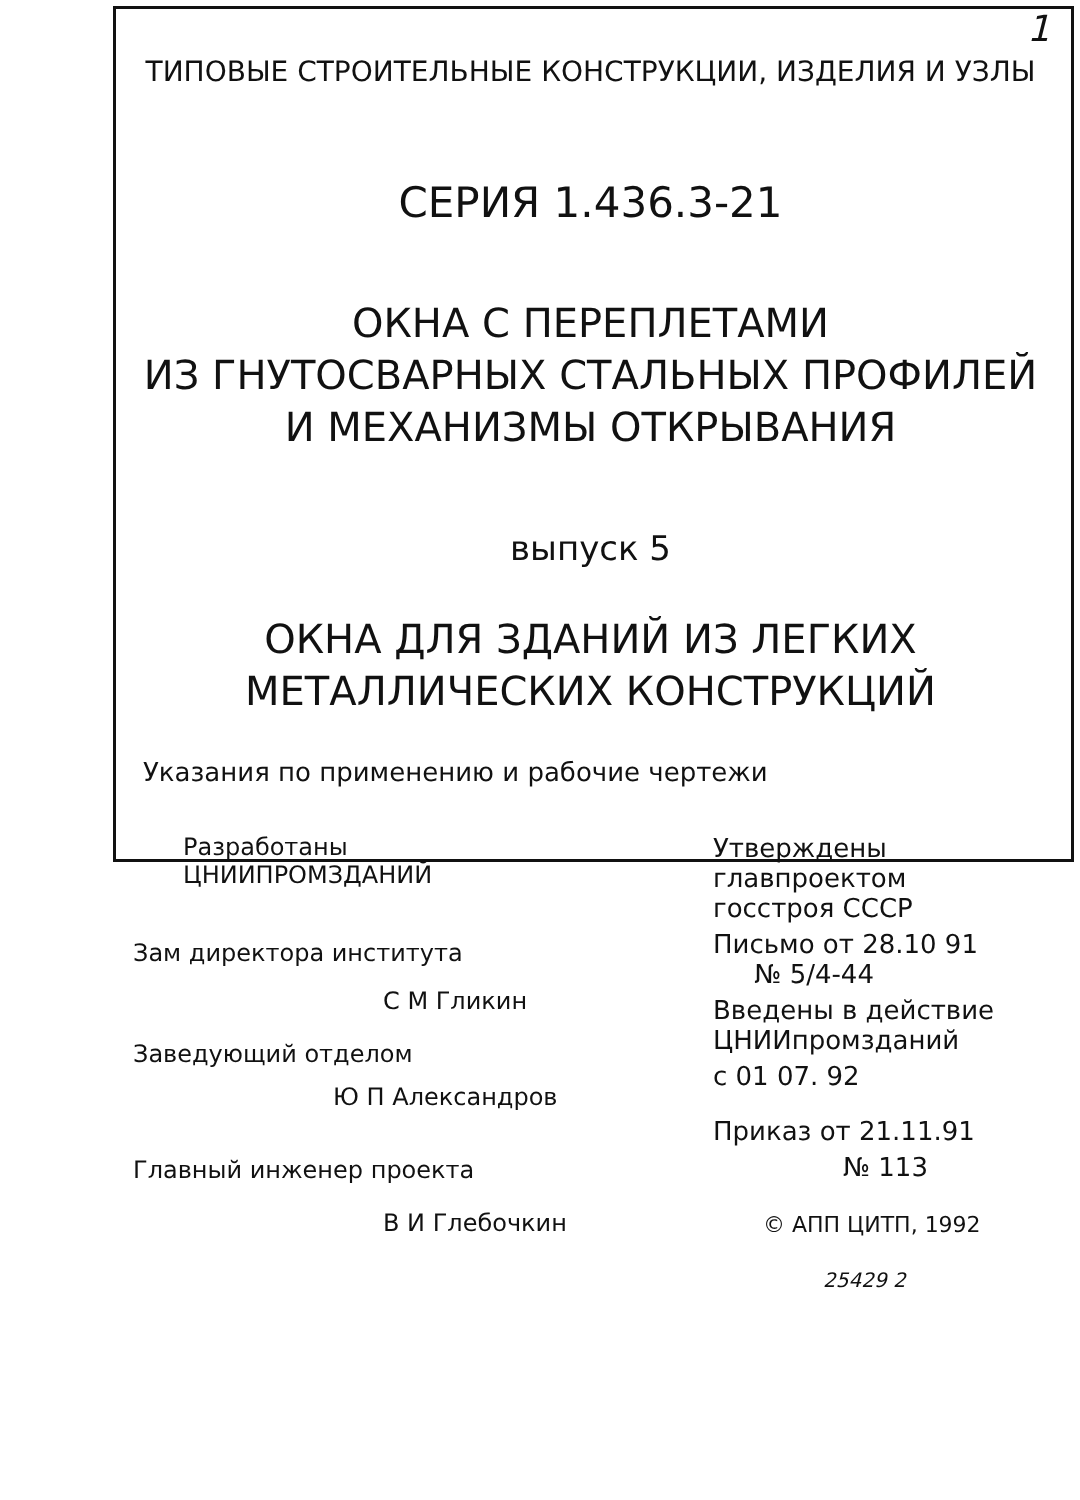1
ТИПОВЫЕ СТРОИТЕЛЬНЫЕ КОНСТРУКЦИИ, ИЗДЕЛИЯ И УЗЛЫ
СЕРИЯ 1.436.3-21
ОКНА С ПЕРЕПЛЕТАМИ
ИЗ ГНУТОСВАРНЫХ СТАЛЬНЫХ ПРОФИЛЕЙ
И МЕХАНИЗМЫ ОТКРЫВАНИЯ
выпуск 5
ОКНА ДЛЯ ЗДАНИЙ ИЗ ЛЕГКИХ
МЕТАЛЛИЧЕСКИХ КОНСТРУКЦИЙ
Указания по применению и рабочие чертежи
Разработаны
ЦНИИПРОМЗДАНИЙ
Зам директора института
С М Гликин
Заведующий отделом
Ю П Александров
Главный инженер проекта
В И Глебочкин
Утверждены
главпроектом
госстроя СССР
Письмо от 28.10 91
№ 5/4-44
Введены в действие
ЦНИИпромзданий
с 01 07. 92
Приказ от 21.11.91
№ 113
© АПП ЦИТП, 1992
25429 2